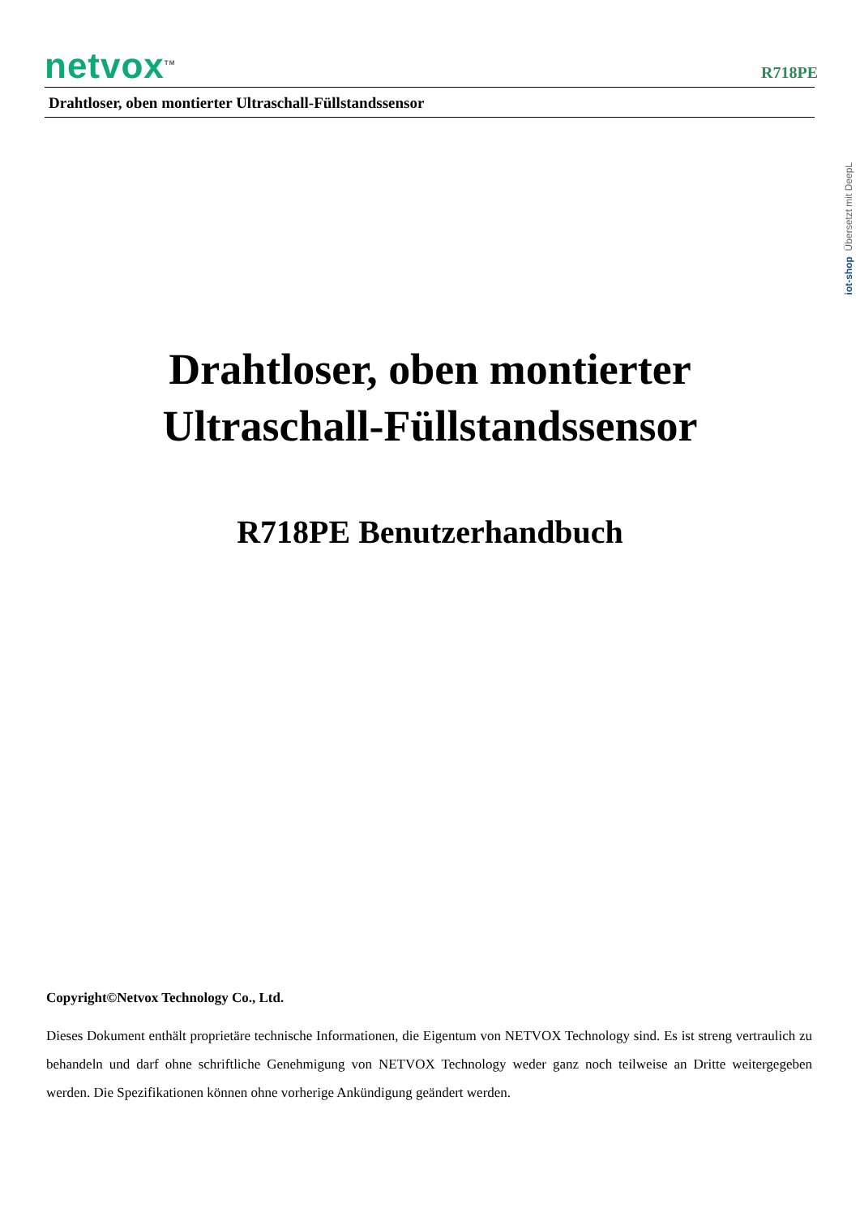netvox<sup>TM</sup> R718PE
Drahtloser, oben montierter Ultraschall-Füllstandssensor
iot-shop Übersetzt mit DeepL
Drahtloser, oben montierter
Ultraschall-Füllstandssensor
R718PE Benutzerhandbuch
Copyright©Netvox Technology Co., Ltd.
Dieses Dokument enthält proprietäre technische Informationen, die Eigentum von NETVOX Technology sind. Es ist streng vertraulich zu behandeln und darf ohne schriftliche Genehmigung von NETVOX Technology weder ganz noch teilweise an Dritte weitergegeben werden. Die Spezifikationen können ohne vorherige Ankündigung geändert werden.